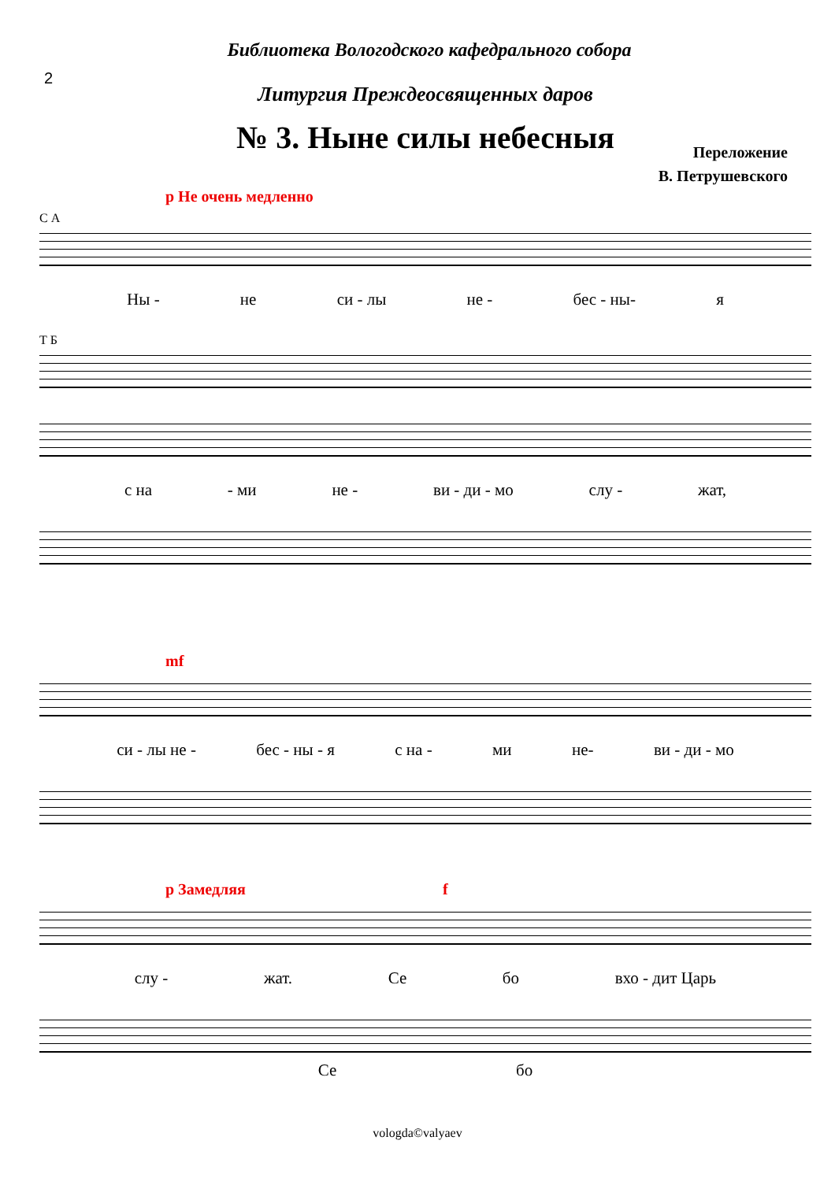2
Библиотека Вологодского кафедрального собора
Литургия Преждеосвященных даров
№ 3. Ныне силы небесныя
Переложение
В. Петрушевского
p Не очень медленно
С А
Ны - не си - лы не - бес - ны- я
Т Б
с на - ми не - ви - ди - мо слу - жат,
mf
си - лы не - бес - ны - я с на - ми не- ви - ди - мо
p Замедляя f
слу - жат. Се бо вхо - дит Царь
Се бо
vologda©valyaev